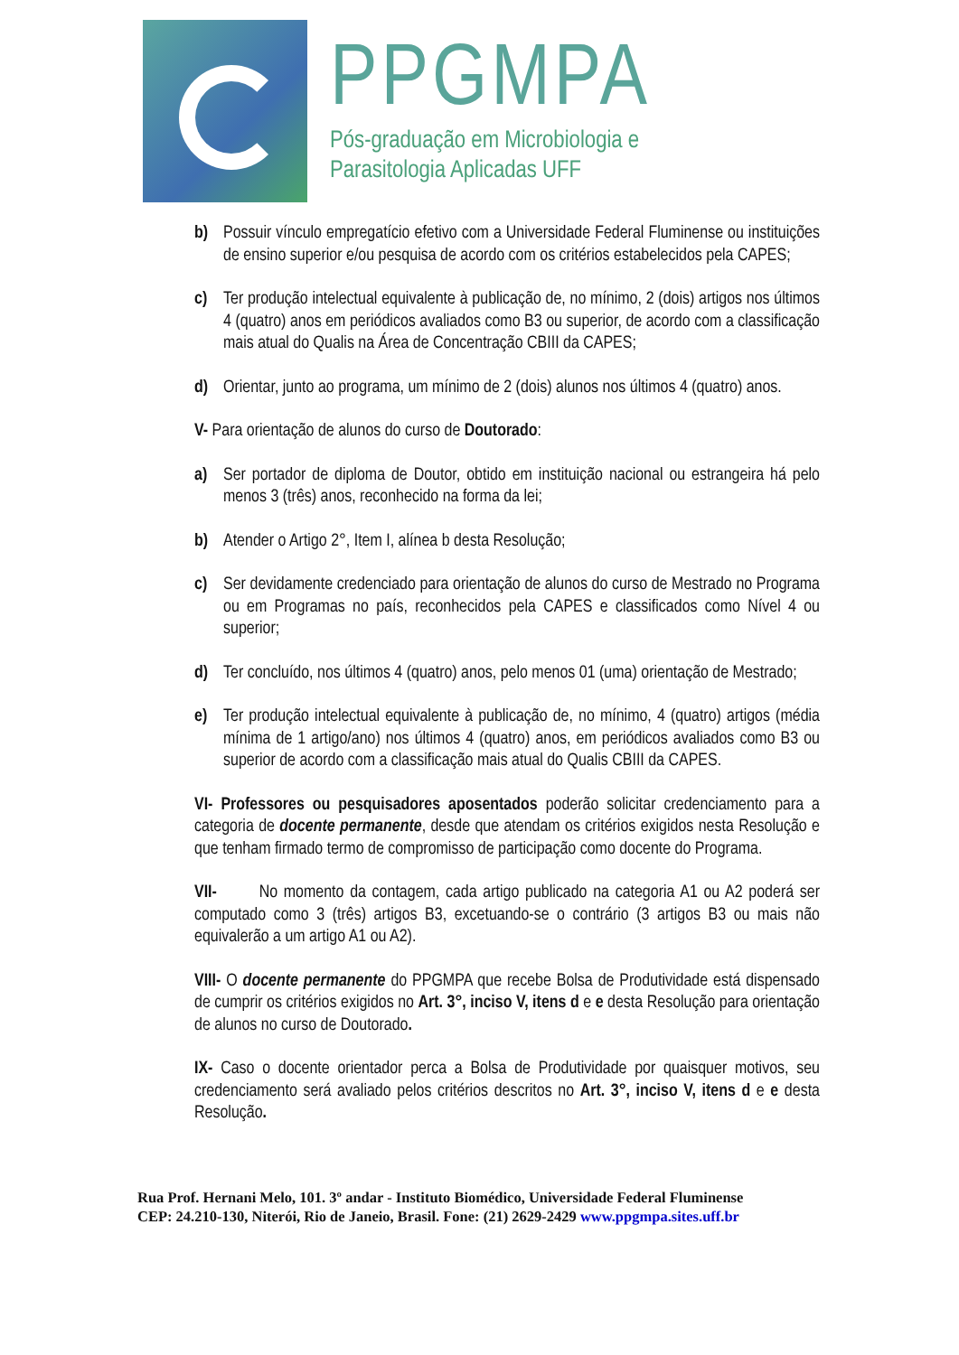PPGMPA
Pós-graduação em Microbiologia e
Parasitologia Aplicadas UFF
b) Possuir vínculo empregatício efetivo com a Universidade Federal Fluminense ou instituições de ensino superior e/ou pesquisa de acordo com os critérios estabelecidos pela CAPES;
c) Ter produção intelectual equivalente à publicação de, no mínimo, 2 (dois) artigos nos últimos 4 (quatro) anos em periódicos avaliados como B3 ou superior, de acordo com a classificação mais atual do Qualis na Área de Concentração CBIII da CAPES;
d) Orientar, junto ao programa, um mínimo de 2 (dois) alunos nos últimos 4 (quatro) anos.
V- Para orientação de alunos do curso de Doutorado:
a) Ser portador de diploma de Doutor, obtido em instituição nacional ou estrangeira há pelo menos 3 (três) anos, reconhecido na forma da lei;
b) Atender o Artigo 2°, Item I, alínea b desta Resolução;
c) Ser devidamente credenciado para orientação de alunos do curso de Mestrado no Programa ou em Programas no país, reconhecidos pela CAPES e classificados como Nível 4 ou superior;
d) Ter concluído, nos últimos 4 (quatro) anos, pelo menos 01 (uma) orientação de Mestrado;
e) Ter produção intelectual equivalente à publicação de, no mínimo, 4 (quatro) artigos (média mínima de 1 artigo/ano) nos últimos 4 (quatro) anos, em periódicos avaliados como B3 ou superior de acordo com a classificação mais atual do Qualis CBIII da CAPES.
VI- Professores ou pesquisadores aposentados poderão solicitar credenciamento para a categoria de docente permanente, desde que atendam os critérios exigidos nesta Resolução e que tenham firmado termo de compromisso de participação como docente do Programa.
VII- No momento da contagem, cada artigo publicado na categoria A1 ou A2 poderá ser computado como 3 (três) artigos B3, excetuando-se o contrário (3 artigos B3 ou mais não equivalerão a um artigo A1 ou A2).
VIII- O docente permanente do PPGMPA que recebe Bolsa de Produtividade está dispensado de cumprir os critérios exigidos no Art. 3°, inciso V, itens d e e desta Resolução para orientação de alunos no curso de Doutorado.
IX- Caso o docente orientador perca a Bolsa de Produtividade por quaisquer motivos, seu credenciamento será avaliado pelos critérios descritos no Art. 3°, inciso V, itens d e e desta Resolução.
Rua Prof. Hernani Melo, 101. 3º andar - Instituto Biomédico, Universidade Federal Fluminense
CEP: 24.210-130, Niterói, Rio de Janeio, Brasil. Fone: (21) 2629-2429 www.ppgmpa.sites.uff.br